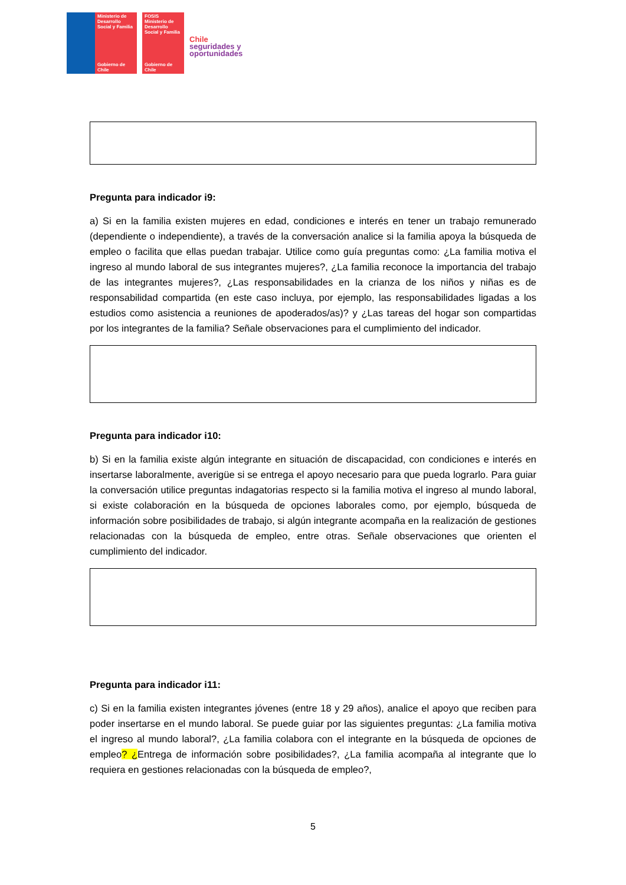Ministerio de Desarrollo Social y Familia
Gobierno de Chile
FOSIS
Ministerio de Desarrollo Social y Familia
Gobierno de Chile
Chile
seguridades y
oportunidades
Pregunta para indicador i9:
a) Si en la familia existen mujeres en edad, condiciones e interés en tener un trabajo remunerado (dependiente o independiente), a través de la conversación analice si la familia apoya la búsqueda de empleo o facilita que ellas puedan trabajar. Utilice como guía preguntas como: ¿La familia motiva el ingreso al mundo laboral de sus integrantes mujeres?, ¿La familia reconoce la importancia del trabajo de las integrantes mujeres?, ¿Las responsabilidades en la crianza de los niños y niñas es de responsabilidad compartida (en este caso incluya, por ejemplo, las responsabilidades ligadas a los estudios como asistencia a reuniones de apoderados/as)? y ¿Las tareas del hogar son compartidas por los integrantes de la familia? Señale observaciones para el cumplimiento del indicador.
Pregunta para indicador i10:
b) Si en la familia existe algún integrante en situación de discapacidad, con condiciones e interés en insertarse laboralmente, averigüe si se entrega el apoyo necesario para que pueda lograrlo. Para guiar la conversación utilice preguntas indagatorias respecto si la familia motiva el ingreso al mundo laboral, si existe colaboración en la búsqueda de opciones laborales como, por ejemplo, búsqueda de información sobre posibilidades de trabajo, si algún integrante acompaña en la realización de gestiones relacionadas con la búsqueda de empleo, entre otras. Señale observaciones que orienten el cumplimiento del indicador.
Pregunta para indicador i11:
c) Si en la familia existen integrantes jóvenes (entre 18 y 29 años), analice el apoyo que reciben para poder insertarse en el mundo laboral. Se puede guiar por las siguientes preguntas: ¿La familia motiva el ingreso al mundo laboral?, ¿La familia colabora con el integrante en la búsqueda de opciones de empleo? ¿Entrega de información sobre posibilidades?, ¿La familia acompaña al integrante que lo requiera en gestiones relacionadas con la búsqueda de empleo?,
5